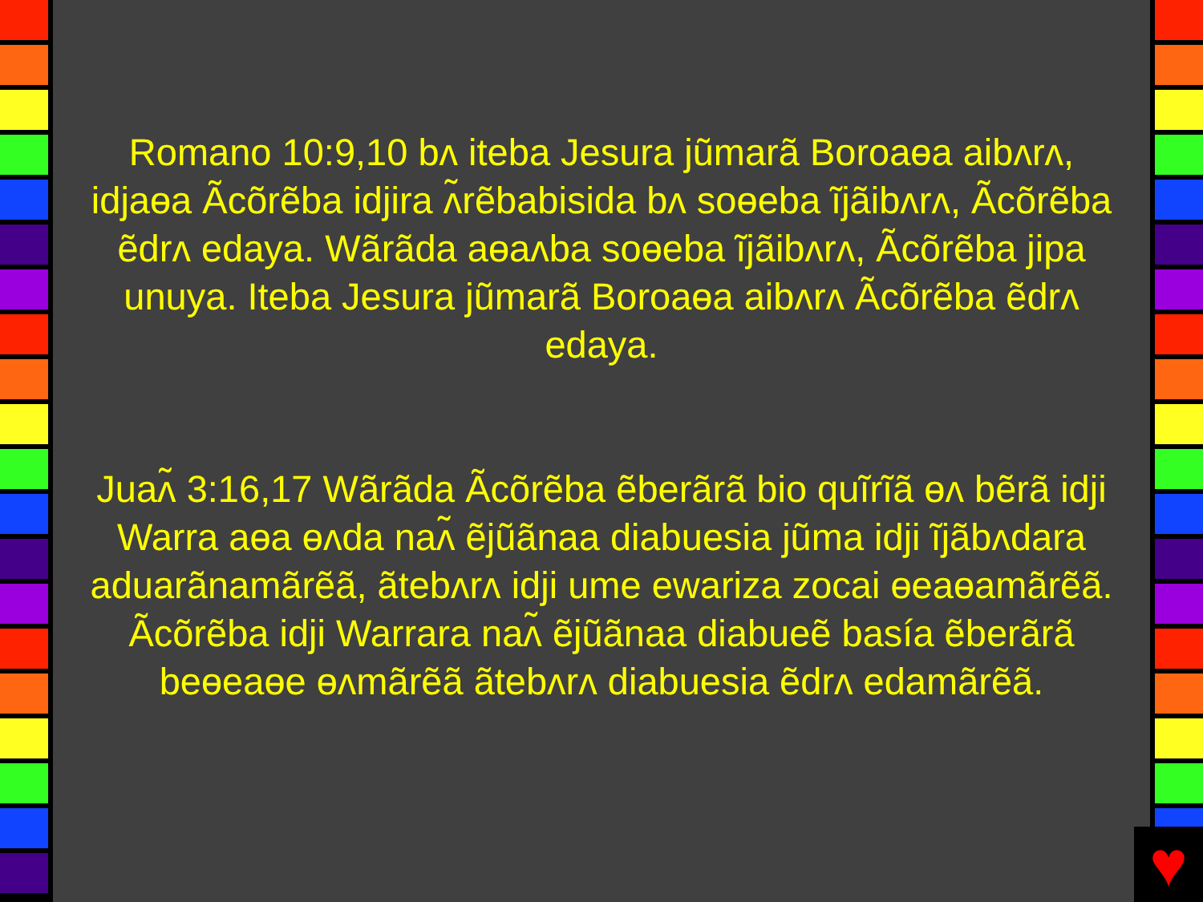Romano 10:9,10 bʌ iteba Jesura jũmarã Boroaɵa aibʌrʌ, idjaɵa Ãcõrẽba idjira ʌ̃rẽbabisida bʌ soɵeba ĩjãibʌrʌ, Ãcõrẽba ẽdrʌ edaya. Wãrãda aɵaʌba soɵeba ĩjãibʌrʌ, Ãcõrẽba jipa unuya. Iteba Jesura jũmarã Boroaɵa aibʌrʌ Ãcõrẽba ẽdrʌ edaya.
Juaʌ̃ 3:16,17 Wãrãda Ãcõrẽba ẽberãrã bio quĩrĩã ɵʌ bẽrã idji Warra aɵa ɵʌda naʌ̃ ẽjũãnaa diabuesia jũma idji ĩjãbʌdara aduarãnamãrẽã, ãtebʌrʌ idji ume ewariza zocai ɵeaɵamãrẽã. Ãcõrẽba idji Warrara naʌ̃ ẽjũãnaa diabueẽ basía ẽberãrã beɵeaɵe ɵʌmãrẽã ãtebʌrʌ diabuesia ẽdrʌ edamãrẽã.
♥